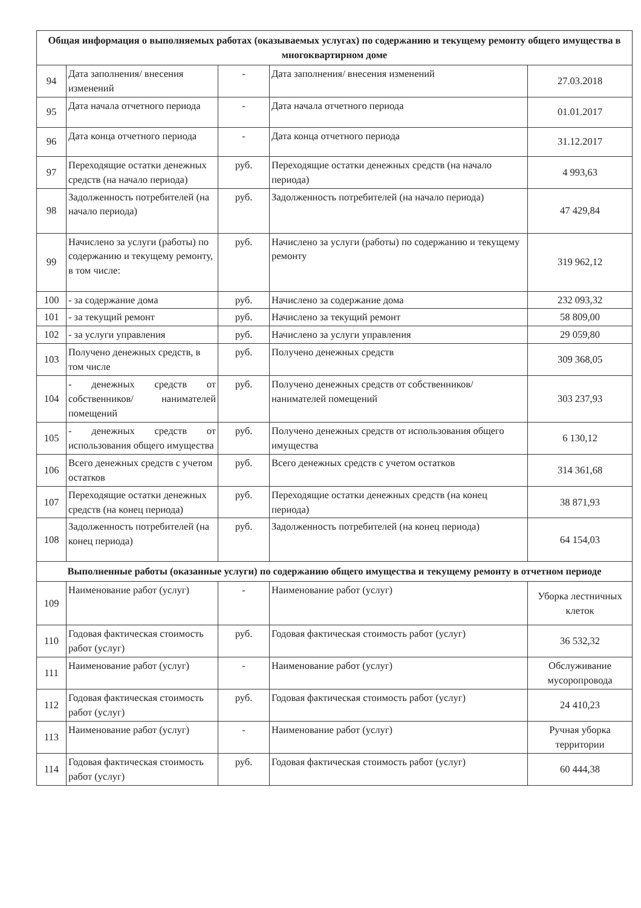| Общая информация о выполняемых работах (оказываемых услугах) по содержанию и текущему ремонту общего имущества в многоквартирном доме | | | | |
| --- | --- | --- | --- | --- |
| 94 | Дата заполнения/ внесения изменений | - | Дата заполнения/ внесения изменений | 27.03.2018 |
| 95 | Дата начала отчетного периода | - | Дата начала отчетного периода | 01.01.2017 |
| 96 | Дата конца отчетного периода | - | Дата конца отчетного периода | 31.12.2017 |
| 97 | Переходящие остатки денежных средств (на начало периода) | руб. | Переходящие остатки денежных средств (на начало периода) | 4 993,63 |
| 98 | Задолженность потребителей (на начало периода) | руб. | Задолженность потребителей (на начало периода) | 47 429,84 |
| 99 | Начислено за услуги (работы) по содержанию и текущему ремонту, в том числе: | руб. | Начислено за услуги (работы) по содержанию и текущему ремонту | 319 962,12 |
| 100 | - за содержание дома | руб. | Начислено за содержание дома | 232 093,32 |
| 101 | - за текущий ремонт | руб. | Начислено за текущий ремонт | 58 809,00 |
| 102 | - за услуги управления | руб. | Начислено за услуги управления | 29 059,80 |
| 103 | Получено денежных средств, в том числе | руб. | Получено денежных средств | 309 368,05 |
| 104 | - денежных средств от собственников/ нанимателей помещений | руб. | Получено денежных средств от собственников/нанимателей помещений | 303 237,93 |
| 105 | - денежных средств от использования общего имущества | руб. | Получено денежных средств от использования общего имущества | 6 130,12 |
| 106 | Всего денежных средств с учетом остатков | руб. | Всего денежных средств с учетом остатков | 314 361,68 |
| 107 | Переходящие остатки денежных средств (на конец периода) | руб. | Переходящие остатки денежных средств (на конец периода) | 38 871,93 |
| 108 | Задолженность потребителей (на конец периода) | руб. | Задолженность потребителей (на конец периода) | 64 154,03 |
| Выполненные работы (оказанные услуги) по содержанию общего имущества и текущему ремонту в отчетном периоде | | | | |
| 109 | Наименование работ (услуг) | - | Наименование работ (услуг) | Уборка лестничных клеток |
| 110 | Годовая фактическая стоимость работ (услуг) | руб. | Годовая фактическая стоимость работ (услуг) | 36 532,32 |
| 111 | Наименование работ (услуг) | - | Наименование работ (услуг) | Обслуживание мусоропровода |
| 112 | Годовая фактическая стоимость работ (услуг) | руб. | Годовая фактическая стоимость работ (услуг) | 24 410,23 |
| 113 | Наименование работ (услуг) | - | Наименование работ (услуг) | Ручная уборка территории |
| 114 | Годовая фактическая стоимость работ (услуг) | руб. | Годовая фактическая стоимость работ (услуг) | 60 444,38 |